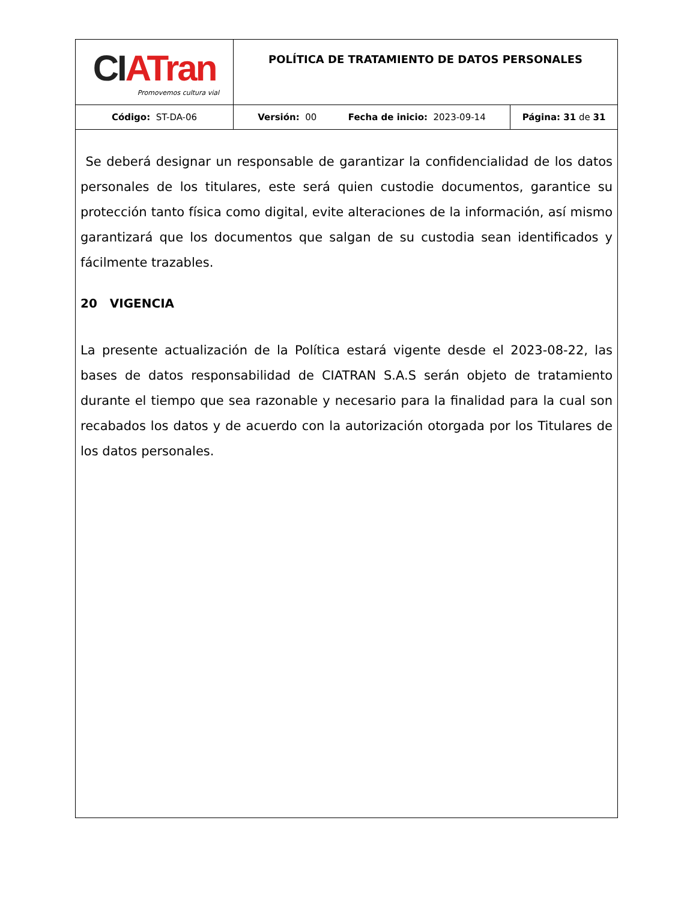| CI ATran Promovemos cultura vial | POLÍTICA DE TRATAMIENTO DE DATOS PERSONALES | |
| Código: ST-DA-06 | Versión: 00 Fecha de inicio: 2023-09-14 | Página: 31 de 31 |
Se deberá designar un responsable de garantizar la confidencialidad de los datos personales de los titulares, este será quien custodie documentos, garantice su protección tanto física como digital, evite alteraciones de la información, así mismo garantizará que los documentos que salgan de su custodia sean identificados y fácilmente trazables.
20 VIGENCIA
La presente actualización de la Política estará vigente desde el 2023-08-22, las bases de datos responsabilidad de CIATRAN S.A.S serán objeto de tratamiento durante el tiempo que sea razonable y necesario para la finalidad para la cual son recabados los datos y de acuerdo con la autorización otorgada por los Titulares de los datos personales.